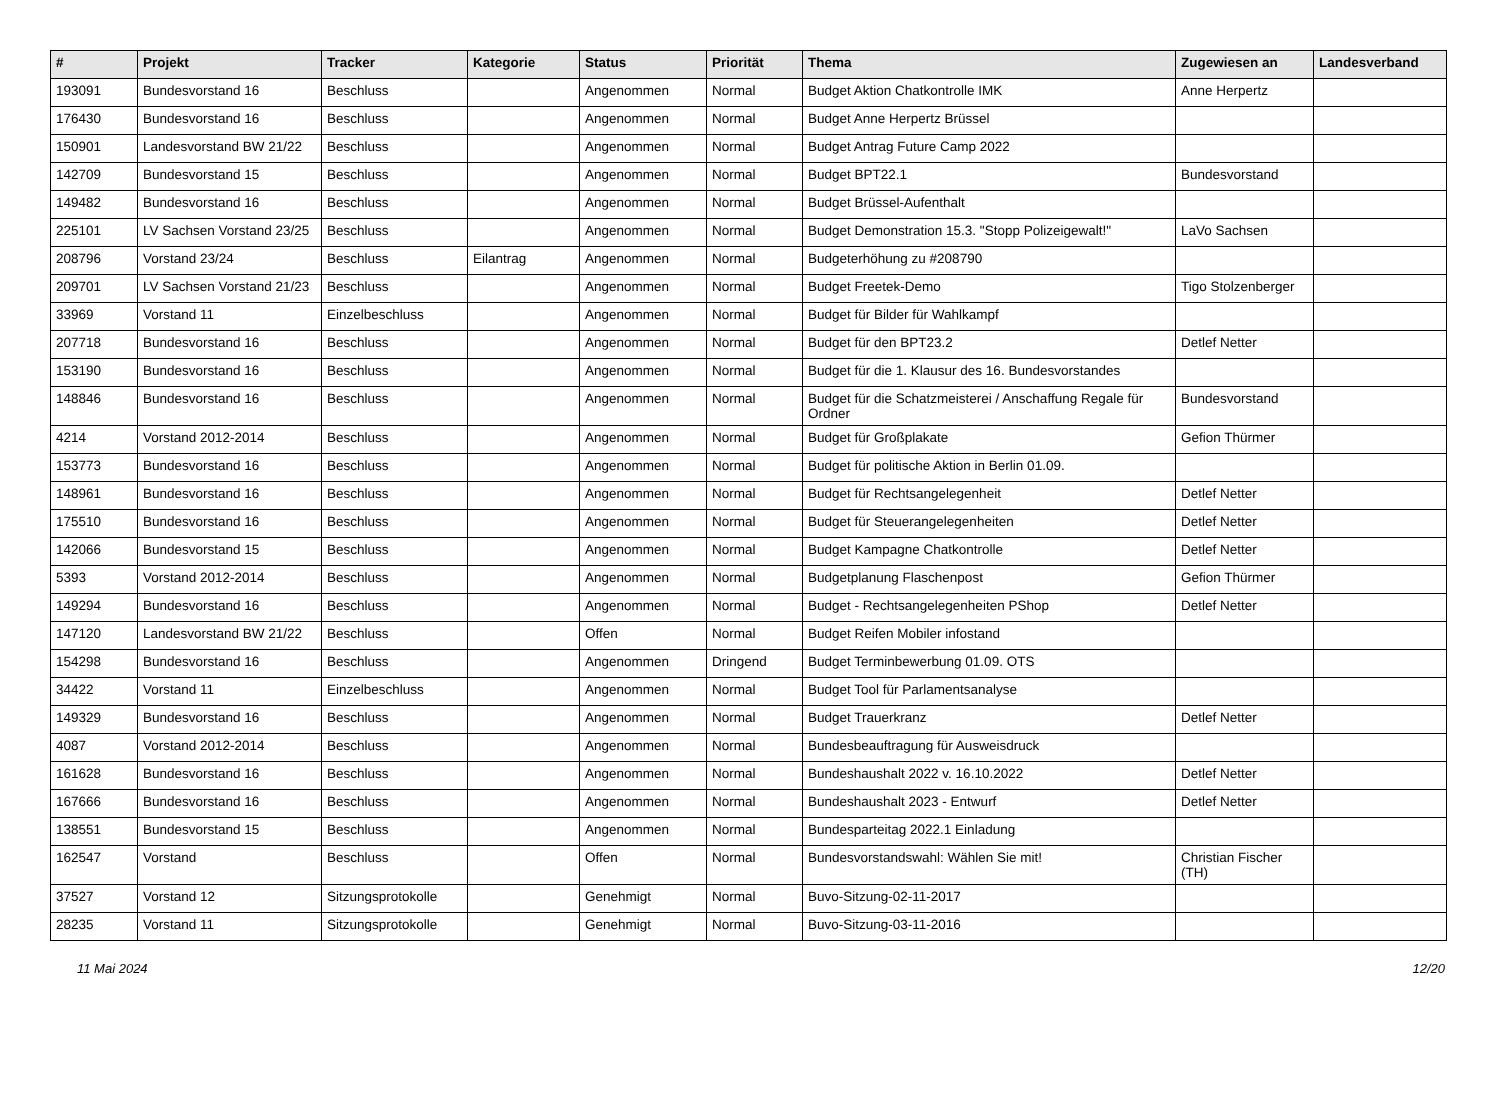| # | Projekt | Tracker | Kategorie | Status | Priorität | Thema | Zugewiesen an | Landesverband |
| --- | --- | --- | --- | --- | --- | --- | --- | --- |
| 193091 | Bundesvorstand 16 | Beschluss | | Angenommen | Normal | Budget Aktion Chatkontrolle IMK | Anne Herpertz | |
| 176430 | Bundesvorstand 16 | Beschluss | | Angenommen | Normal | Budget Anne Herpertz Brüssel | | |
| 150901 | Landesvorstand BW 21/22 | Beschluss | | Angenommen | Normal | Budget Antrag Future Camp 2022 | | |
| 142709 | Bundesvorstand 15 | Beschluss | | Angenommen | Normal | Budget BPT22.1 | Bundesvorstand | |
| 149482 | Bundesvorstand 16 | Beschluss | | Angenommen | Normal | Budget Brüssel-Aufenthalt | | |
| 225101 | LV Sachsen Vorstand 23/25 | Beschluss | | Angenommen | Normal | Budget Demonstration 15.3. "Stopp Polizeigewalt!" | LaVo Sachsen | |
| 208796 | Vorstand 23/24 | Beschluss | Eilantrag | Angenommen | Normal | Budgeterhöhung zu #208790 | | |
| 209701 | LV Sachsen Vorstand 21/23 | Beschluss | | Angenommen | Normal | Budget Freetek-Demo | Tigo Stolzenberger | |
| 33969 | Vorstand 11 | Einzelbeschluss | | Angenommen | Normal | Budget für Bilder für Wahlkampf | | |
| 207718 | Bundesvorstand 16 | Beschluss | | Angenommen | Normal | Budget für den BPT23.2 | Detlef Netter | |
| 153190 | Bundesvorstand 16 | Beschluss | | Angenommen | Normal | Budget für die 1. Klausur des 16. Bundesvorstandes | | |
| 148846 | Bundesvorstand 16 | Beschluss | | Angenommen | Normal | Budget für die Schatzmeisterei / Anschaffung Regale für Ordner | Bundesvorstand | |
| 4214 | Vorstand 2012-2014 | Beschluss | | Angenommen | Normal | Budget für Großplakate | Gefion Thürmer | |
| 153773 | Bundesvorstand 16 | Beschluss | | Angenommen | Normal | Budget für politische Aktion in Berlin 01.09. | | |
| 148961 | Bundesvorstand 16 | Beschluss | | Angenommen | Normal | Budget für Rechtsangelegenheit | Detlef Netter | |
| 175510 | Bundesvorstand 16 | Beschluss | | Angenommen | Normal | Budget für Steuerangelegenheiten | Detlef Netter | |
| 142066 | Bundesvorstand 15 | Beschluss | | Angenommen | Normal | Budget Kampagne Chatkontrolle | Detlef Netter | |
| 5393 | Vorstand 2012-2014 | Beschluss | | Angenommen | Normal | Budgetplanung Flaschenpost | Gefion Thürmer | |
| 149294 | Bundesvorstand 16 | Beschluss | | Angenommen | Normal | Budget - Rechtsangelegenheiten PShop | Detlef Netter | |
| 147120 | Landesvorstand BW 21/22 | Beschluss | | Offen | Normal | Budget Reifen Mobiler infostand | | |
| 154298 | Bundesvorstand 16 | Beschluss | | Angenommen | Dringend | Budget Terminbewerbung 01.09. OTS | | |
| 34422 | Vorstand 11 | Einzelbeschluss | | Angenommen | Normal | Budget Tool für Parlamentsanalyse | | |
| 149329 | Bundesvorstand 16 | Beschluss | | Angenommen | Normal | Budget Trauerkranz | Detlef Netter | |
| 4087 | Vorstand 2012-2014 | Beschluss | | Angenommen | Normal | Bundesbeauftragung für Ausweisdruck | | |
| 161628 | Bundesvorstand 16 | Beschluss | | Angenommen | Normal | Bundeshaushalt 2022 v. 16.10.2022 | Detlef Netter | |
| 167666 | Bundesvorstand 16 | Beschluss | | Angenommen | Normal | Bundeshaushalt 2023 - Entwurf | Detlef Netter | |
| 138551 | Bundesvorstand 15 | Beschluss | | Angenommen | Normal | Bundesparteitag 2022.1 Einladung | | |
| 162547 | Vorstand | Beschluss | | Offen | Normal | Bundesvorstandswahl: Wählen Sie mit! | Christian Fischer (TH) | |
| 37527 | Vorstand 12 | Sitzungsprotokolle | | Genehmigt | Normal | Buvo-Sitzung-02-11-2017 | | |
| 28235 | Vorstand 11 | Sitzungsprotokolle | | Genehmigt | Normal | Buvo-Sitzung-03-11-2016 | | |
11 Mai 2024 12/20